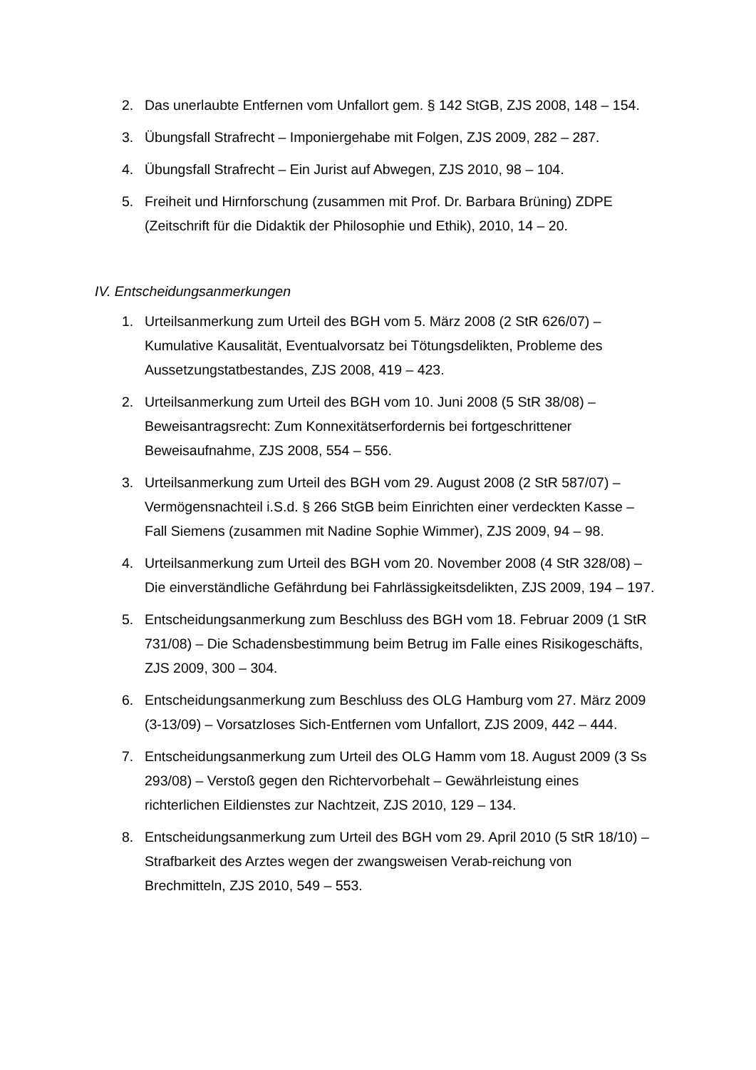2. Das unerlaubte Entfernen vom Unfallort gem. § 142 StGB, ZJS 2008, 148 – 154.
3. Übungsfall Strafrecht – Imponiergehabe mit Folgen, ZJS 2009, 282 – 287.
4. Übungsfall Strafrecht – Ein Jurist auf Abwegen, ZJS 2010, 98 – 104.
5. Freiheit und Hirnforschung (zusammen mit Prof. Dr. Barbara Brüning) ZDPE (Zeitschrift für die Didaktik der Philosophie und Ethik), 2010, 14 – 20.
IV. Entscheidungsanmerkungen
1. Urteilsanmerkung zum Urteil des BGH vom 5. März 2008 (2 StR 626/07) – Kumulative Kausalität, Eventualvorsatz bei Tötungsdelikten, Probleme des Aussetzungstatbestandes, ZJS 2008, 419 – 423.
2. Urteilsanmerkung zum Urteil des BGH vom 10. Juni 2008 (5 StR 38/08) – Beweisantragsrecht: Zum Konnexitätserfordernis bei fortgeschrittener Beweisaufnahme, ZJS 2008, 554 – 556.
3. Urteilsanmerkung zum Urteil des BGH vom 29. August 2008 (2 StR 587/07) – Vermögensnachteil i.S.d. § 266 StGB beim Einrichten einer verdeckten Kasse – Fall Siemens (zusammen mit Nadine Sophie Wimmer), ZJS 2009, 94 – 98.
4. Urteilsanmerkung zum Urteil des BGH vom 20. November 2008 (4 StR 328/08) – Die einverständliche Gefährdung bei Fahrlässigkeitsdelikten, ZJS 2009, 194 – 197.
5. Entscheidungsanmerkung zum Beschluss des BGH vom 18. Februar 2009 (1 StR 731/08) – Die Schadensbestimmung beim Betrug im Falle eines Risikogeschäfts, ZJS 2009, 300 – 304.
6. Entscheidungsanmerkung zum Beschluss des OLG Hamburg vom 27. März 2009 (3-13/09) – Vorsatzloses Sich-Entfernen vom Unfallort, ZJS 2009, 442 – 444.
7. Entscheidungsanmerkung zum Urteil des OLG Hamm vom 18. August 2009 (3 Ss 293/08) – Verstoß gegen den Richtervorbehalt – Gewährleistung eines richterlichen Eildienstes zur Nachtzeit, ZJS 2010, 129 – 134.
8. Entscheidungsanmerkung zum Urteil des BGH vom 29. April 2010 (5 StR 18/10) – Strafbarkeit des Arztes wegen der zwangsweisen Verab-reichung von Brechmitteln, ZJS 2010, 549 – 553.